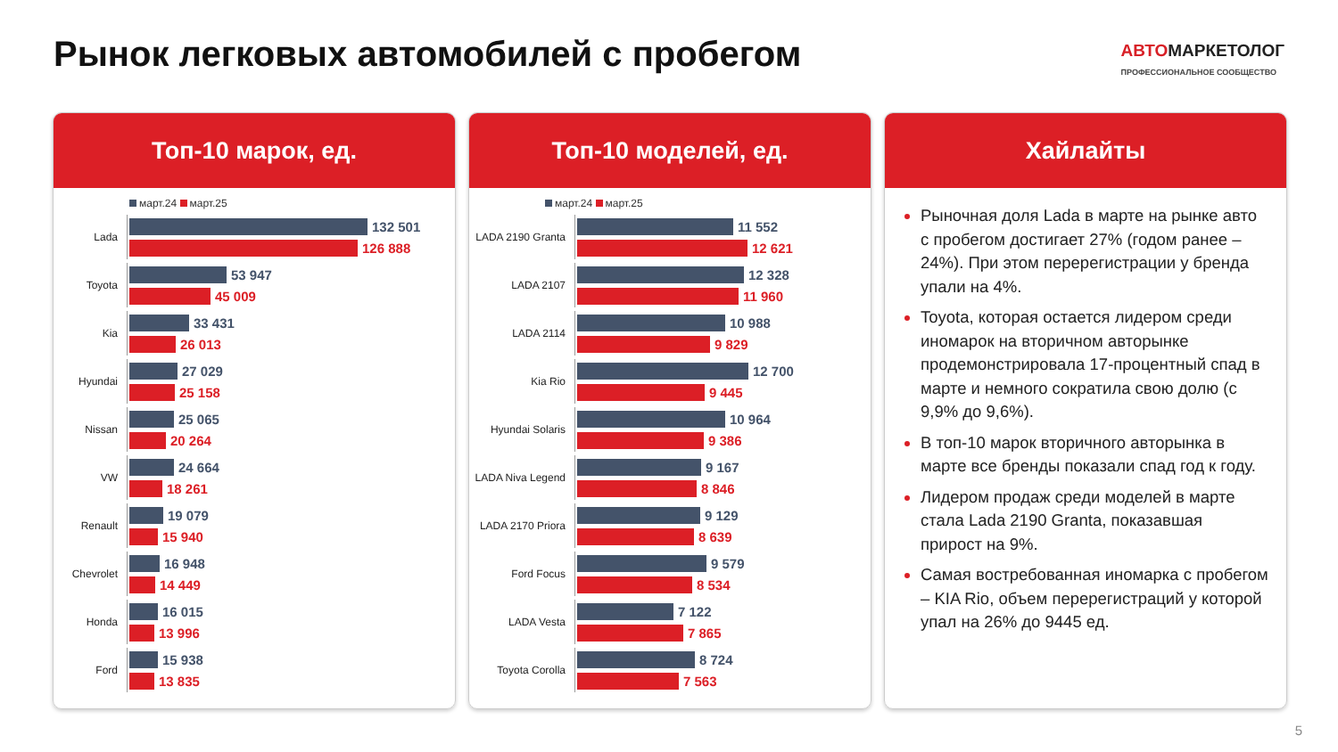Рынок легковых автомобилей с пробегом
АВТОМАРКЕТОЛОГ
ПРОФЕССИОНАЛЬНОЕ СООБЩЕСТВО
Топ-10 марок, ед.
март.24 март.25
Lada
132 501
126 888
Toyota
53 947
45 009
Kia
33 431
26 013
Hyundai
27 029
25 158
Nissan
25 065
20 264
VW
24 664
18 261
Renault
19 079
15 940
Chevrolet
16 948
14 449
Honda
16 015
13 996
Ford
15 938
13 835
Топ-10 моделей, ед.
март.24 март.25
LADA 2190 Granta
11 552
12 621
LADA 2107
12 328
11 960
LADA 2114
10 988
9 829
Kia Rio
12 700
9 445
Hyundai Solaris
10 964
9 386
LADA Niva Legend
9 167
8 846
LADA 2170 Priora
9 129
8 639
Ford Focus
9 579
8 534
LADA Vesta
7 122
7 865
Toyota Corolla
8 724
7 563
Хайлайты
Рыночная доля Lada в марте на рынке авто с пробегом достигает 27% (годом ранее – 24%). При этом перерегистрации у бренда упали на 4%.
Toyota, которая остается лидером среди иномарок на вторичном авторынке продемонстрировала 17-процентный спад в марте и немного сократила свою долю (с 9,9% до 9,6%).
В топ-10 марок вторичного авторынка в марте все бренды показали спад год к году.
Лидером продаж среди моделей в марте стала Lada 2190 Granta, показавшая прирост на 9%.
Самая востребованная иномарка с пробегом – KIA Rio, объем перерегистраций у которой упал на 26% до 9445 ед.
5